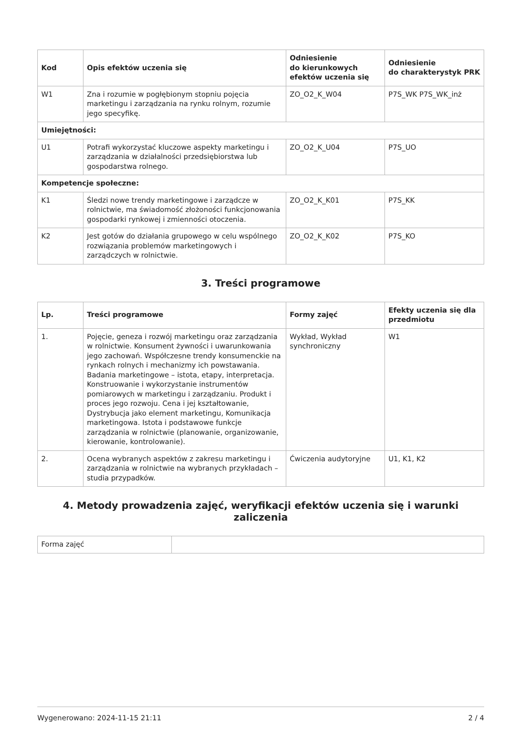| Kod | Opis efektów uczenia się | Odniesienie do kierunkowych efektów uczenia się | Odniesienie do charakterystyk PRK |
| --- | --- | --- | --- |
| W1 | Zna i rozumie w pogłębionym stopniu pojęcia marketingu i zarządzania na rynku rolnym, rozumie jego specyfikę. | ZO_O2_K_W04 | P7S_WK P7S_WK_inż |
| Umiejętności: | | | |
| U1 | Potrafi wykorzystać kluczowe aspekty marketingu i zarządzania w działalności przedsiębiorstwa lub gospodarstwa rolnego. | ZO_O2_K_U04 | P7S_UO |
| Kompetencje społeczne: | | | |
| K1 | Śledzi nowe trendy marketingowe i zarządcze w rolnictwie, ma świadomość złożoności funkcjonowania gospodarki rynkowej i zmienności otoczenia. | ZO_O2_K_K01 | P7S_KK |
| K2 | Jest gotów do działania grupowego w celu wspólnego rozwiązania problemów marketingowych i zarządczych w rolnictwie. | ZO_O2_K_K02 | P7S_KO |
3. Treści programowe
| Lp. | Treści programowe | Formy zajęć | Efekty uczenia się dla przedmiotu |
| --- | --- | --- | --- |
| 1. | Pojęcie, geneza i rozwój marketingu oraz zarządzania w rolnictwie. Konsument żywności i uwarunkowania jego zachowań. Współczesne trendy konsumenckie na rynkach rolnych i mechanizmy ich powstawania. Badania marketingowe – istota, etapy, interpretacja. Konstruowanie i wykorzystanie instrumentów pomiarowych w marketingu i zarządzaniu. Produkt i proces jego rozwoju. Cena i jej kształtowanie, Dystrybucja jako element marketingu, Komunikacja marketingowa. Istota i podstawowe funkcje zarządzania w rolnictwie (planowanie, organizowanie, kierowanie, kontrolowanie). | Wykład, Wykład synchroniczny | W1 |
| 2. | Ocena wybranych aspektów z zakresu marketingu i zarządzania w rolnictwie na wybranych przykładach – studia przypadków. | Ćwiczenia audytoryjne | U1, K1, K2 |
4. Metody prowadzenia zajęć, weryfikacji efektów uczenia się i warunki zaliczenia
| Forma zajęć | |
Wygenerowano: 2024-11-15 21:11 2 / 4